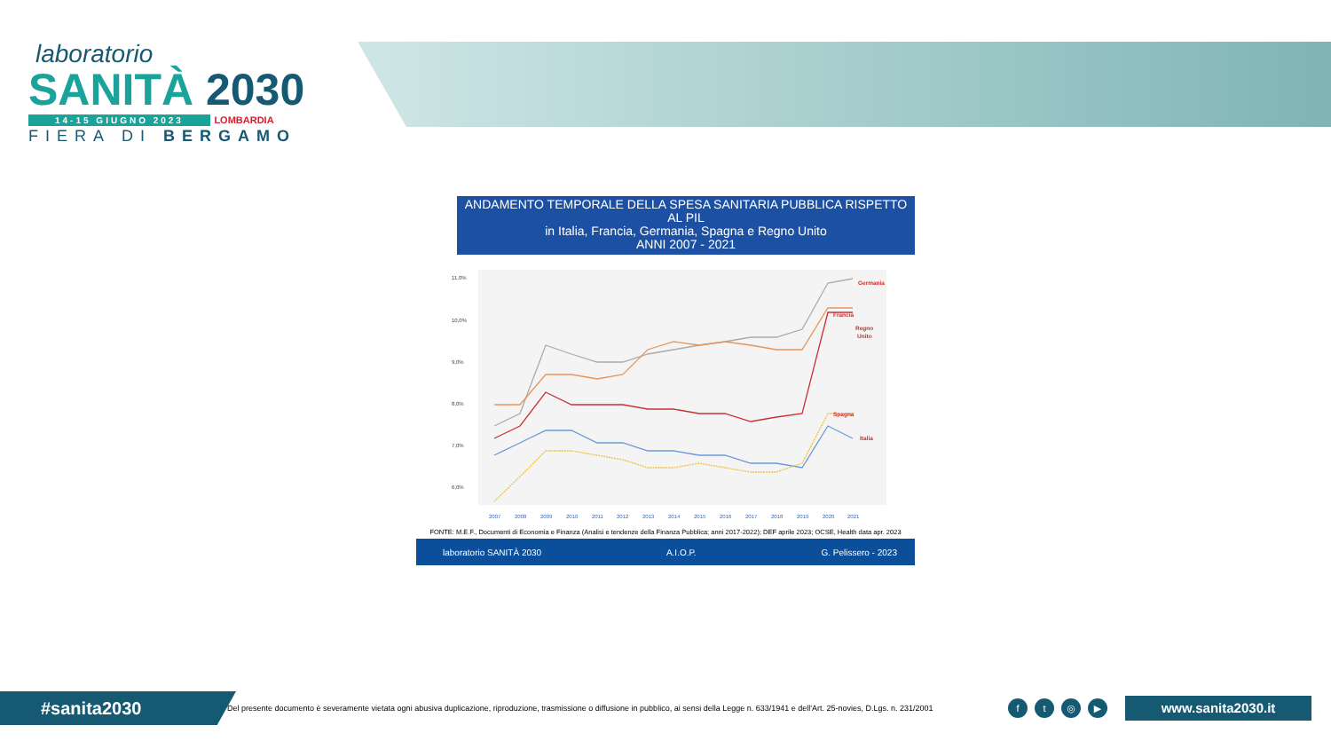laboratorio
SANITÀ 2030
14-15 GIUGNO 2023 LOMBARDIA
FIERA DI BERGAMO
ANDAMENTO TEMPORALE DELLA SPESA SANITARIA PUBBLICA RISPETTO AL PIL
in Italia, Francia, Germania, Spagna e Regno Unito
ANNI 2007 - 2021
11,0%
10,0%
9,0%
8,0%
7,0%
6,0%
2007
2008
2009
2010
2011
2012
2013
2014
2015
2016
2017
2018
2019
2020
2021
Germania
Francia
Regno
Unito
Spagna
Italia
FONTE: M.E.F., Documenti di Economia e Finanza (Analisi e tendenze della Finanza Pubblica; anni 2017-2022); DEF aprile 2023; OCSE, Health data apr. 2023
laboratorio SANITÀ 2030 A.I.O.P. G. Pelissero - 2023
#sanita2030
Del presente documento è severamente vietata ogni abusiva duplicazione, riproduzione, trasmissione o diffusione in pubblico, ai sensi della Legge n. 633/1941 e dell'Art. 25-novies, D.Lgs. n. 231/2001
ft ◎ ▶
www.sanita2030.it